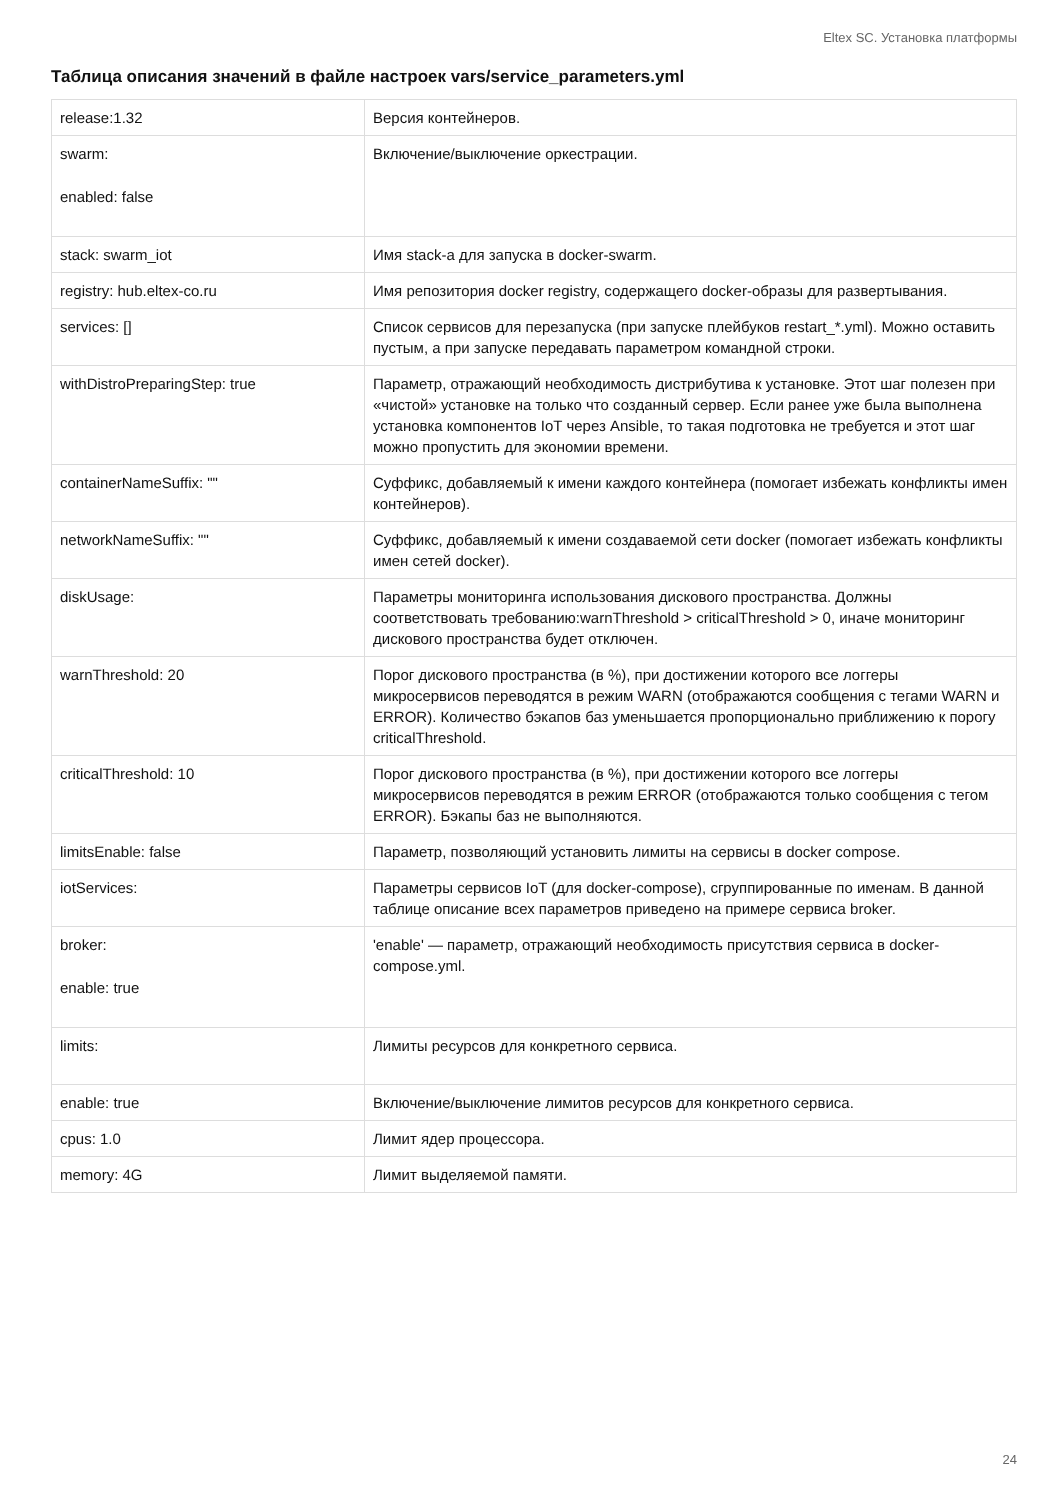Eltex SC. Установка платформы
Таблица описания значений в файле настроек vars/service_parameters.yml
| release:1.32 | Версия контейнеров. |
| swarm: enabled: false | Включение/выключение оркестрации. |
| stack: swarm_iot | Имя stack-а для запуска в docker-swarm. |
| registry: hub.eltex-co.ru | Имя репозитория docker registry, содержащего docker-образы для развертывания. |
| services: [] | Список сервисов для перезапуска (при запуске плейбуков restart_*.yml). Можно оставить пустым, а при запуске передавать параметром командной строки. |
| withDistroPreparingStep: true | Параметр, отражающий необходимость дистрибутива к установке. Этот шаг полезен при «чистой» установке на только что созданный сервер. Если ранее уже была выполнена установка компонентов IoT через Ansible, то такая подготовка не требуется и этот шаг можно пропустить для экономии времени. |
| containerNameSuffix: "" | Суффикс, добавляемый к имени каждого контейнера (помогает избежать конфликты имен контейнеров). |
| networkNameSuffix: "" | Суффикс, добавляемый к имени создаваемой сети docker (помогает избежать конфликты имен сетей docker). |
| diskUsage: | Параметры мониторинга использования дискового пространства. Должны соответствовать требованию:warnThreshold > criticalThreshold > 0, иначе мониторинг дискового пространства будет отключен. |
| warnThreshold: 20 | Порог дискового пространства (в %), при достижении которого все логгеры микросервисов переводятся в режим WARN (отображаются сообщения с тегами WARN и ERROR). Количество бэкапов баз уменьшается пропорционально приближению к порогу criticalThreshold. |
| criticalThreshold: 10 | Порог дискового пространства (в %), при достижении которого все логгеры микросервисов переводятся в режим ERROR (отображаются только сообщения с тегом ERROR). Бэкапы баз не выполняются. |
| limitsEnable: false | Параметр, позволяющий установить лимиты на сервисы в docker compose. |
| iotServices: | Параметры сервисов IoT (для docker-compose), сгруппированные по именам. В данной таблице описание всех параметров приведено на примере сервиса broker. |
| broker: enable: true | 'enable' — параметр, отражающий необходимость присутствия сервиса в docker-compose.yml. |
| limits: | Лимиты ресурсов для конкретного сервиса. |
| enable: true | Включение/выключение лимитов ресурсов для конкретного сервиса. |
| cpus: 1.0 | Лимит ядер процессора. |
| memory: 4G | Лимит выделяемой памяти. |
24